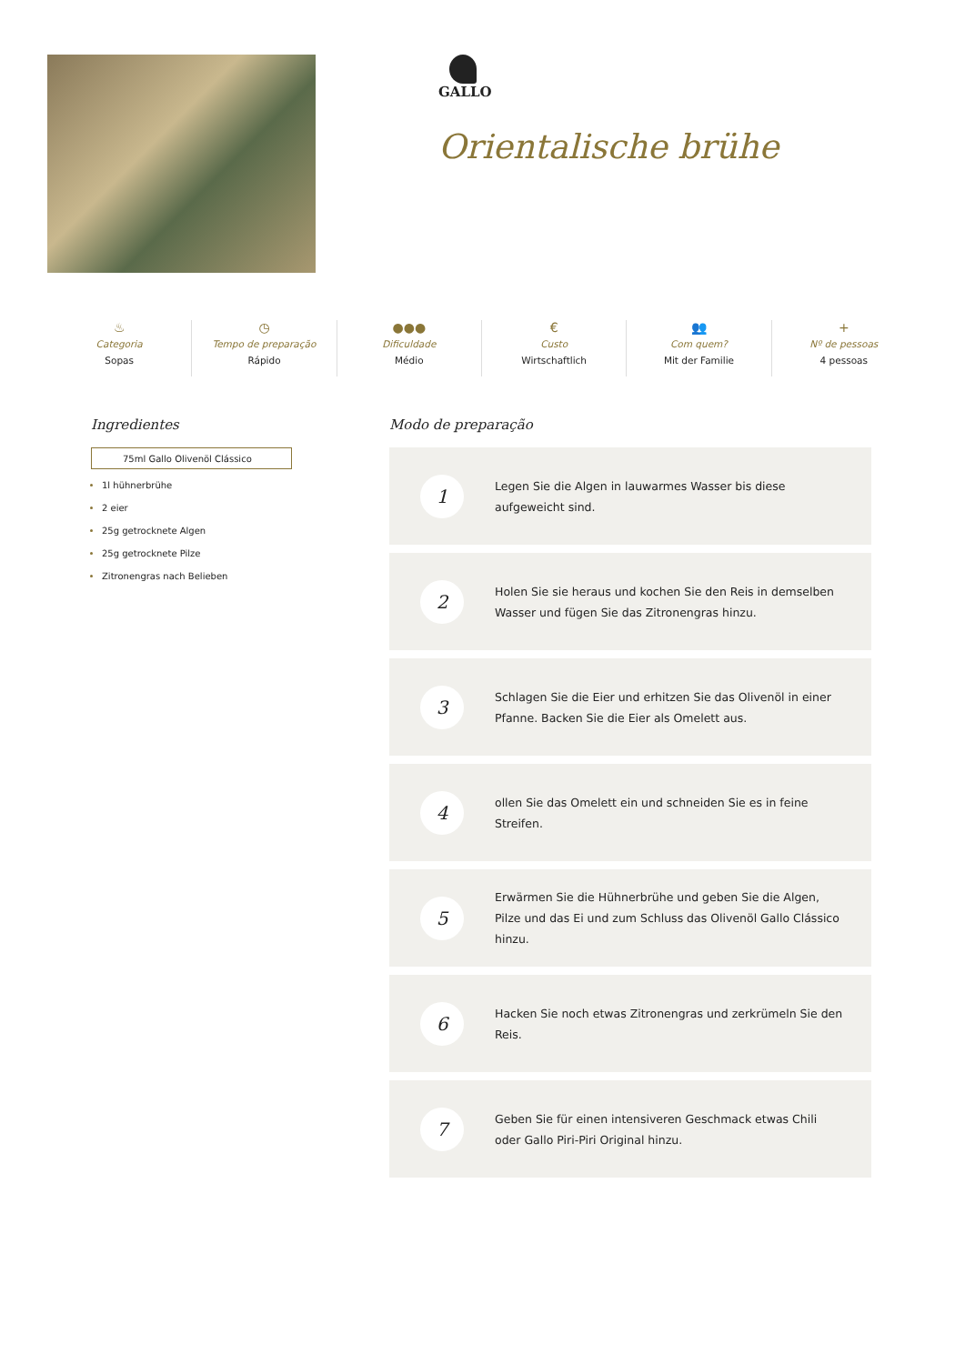GALLO
Orientalische brühe
♨
Categoria
Sopas
◷
Tempo de preparação
Rápido
●●●
Dificuldade
Médio
€
Custo
Wirtschaftlich
👥
Com quem?
Mit der Familie
+
Nº de pessoas
4 pessoas
Ingredientes
75ml Gallo Olivenöl Clássico
1l hühnerbrühe
2 eier
25g getrocknete Algen
25g getrocknete Pilze
Zitronengras nach Belieben
Modo de preparação
1
Legen Sie die Algen in lauwarmes Wasser bis diese aufgeweicht sind.
2
Holen Sie sie heraus und kochen Sie den Reis in demselben Wasser und fügen Sie das Zitronengras hinzu.
3
Schlagen Sie die Eier und erhitzen Sie das Olivenöl in einer Pfanne. Backen Sie die Eier als Omelett aus.
4
ollen Sie das Omelett ein und schneiden Sie es in feine Streifen.
5
Erwärmen Sie die Hühnerbrühe und geben Sie die Algen, Pilze und das Ei und zum Schluss das Olivenöl Gallo Clássico hinzu.
6
Hacken Sie noch etwas Zitronengras und zerkrümeln Sie den Reis.
7
Geben Sie für einen intensiveren Geschmack etwas Chili oder Gallo Piri-Piri Original hinzu.